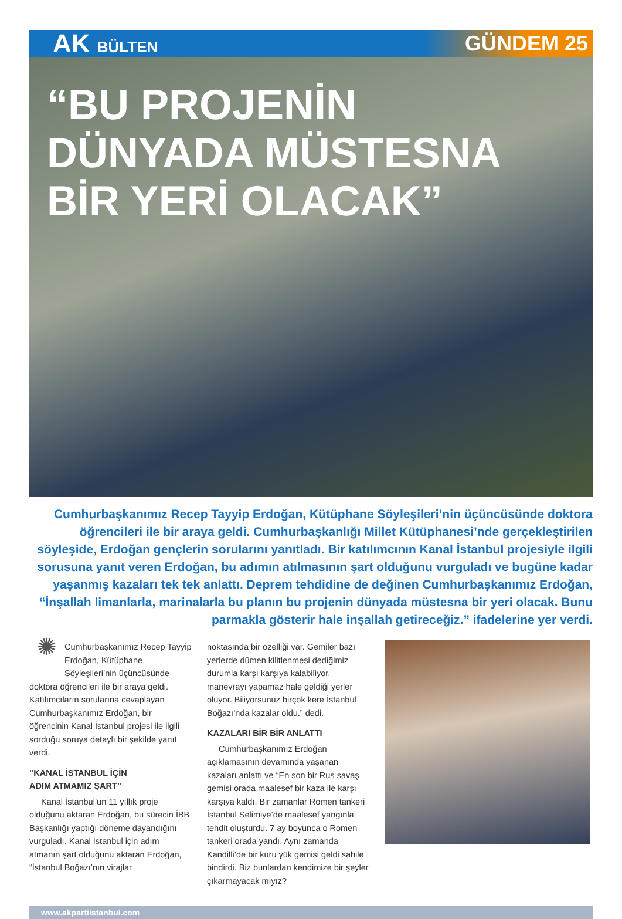AK BÜLTEN
GÜNDEM 25
“BU PROJENİN
DÜNYADA MÜSTESNA
BİR YERİ OLACAK”
Cumhurbaşkanımız Recep Tayyip Erdoğan, Kütüphane Söyleşileri’nin üçüncüsünde doktora öğrencileri ile bir araya geldi. Cumhurbaşkanlığı Millet Kütüphanesi’nde gerçekleştirilen söyleşide, Erdoğan gençlerin sorularını yanıtladı. Bir katılımcının Kanal İstanbul projesiyle ilgili sorusuna yanıt veren Erdoğan, bu adımın atılmasının şart olduğunu vurguladı ve bugüne kadar yaşanmış kazaları tek tek anlattı. Deprem tehdidine de değinen Cumhurbaşkanımız Erdoğan, “İnşallah limanlarla, marinalarla bu planın bu projenin dünyada müstesna bir yeri olacak. Bunu parmakla gösterir hale inşallah getireceğiz.” ifadelerine yer verdi.
✺ Cumhurbaşkanımız Recep Tayyip Erdoğan, Kütüphane Söyleşileri’nin üçüncüsünde doktora öğrencileri ile bir araya geldi. Katılımcıların sorularına cevaplayan Cumhurbaşkanımız Erdoğan, bir öğrencinin Kanal İstanbul projesi ile ilgili sorduğu soruya detaylı bir şekilde yanıt verdi.
“KANAL İSTANBUL İÇİN
ADIM ATMAMIZ ŞART”
Kanal İstanbul’un 11 yıllık proje olduğunu aktaran Erdoğan, bu sürecin İBB Başkanlığı yaptığı döneme dayandığını vurguladı. Kanal İstanbul için adım atmanın şart olduğunu aktaran Erdoğan, “İstanbul Boğazı’nın virajlar
noktasında bir özelliği var. Gemiler bazı yerlerde dümen kilitlenmesi dediğimiz durumla karşı karşıya kalabiliyor, manevrayı yapamaz hale geldiği yerler oluyor. Biliyorsunuz birçok kere İstanbul Boğazı’nda kazalar oldu.” dedi.
KAZALARI BİR BİR ANLATTI
Cumhurbaşkanımız Erdoğan açıklamasının devamında yaşanan kazaları anlattı ve “En son bir Rus savaş gemisi orada maalesef bir kaza ile karşı karşıya kaldı. Bir zamanlar Romen tankeri İstanbul Selimiye’de maalesef yangınla tehdit oluşturdu. 7 ay boyunca o Romen tankeri orada yandı. Aynı zamanda Kandilli’de bir kuru yük gemisi geldi sahile bindirdi. Biz bunlardan kendimize bir şeyler çıkarmayacak mıyız?
www.akpartiistanbul.com